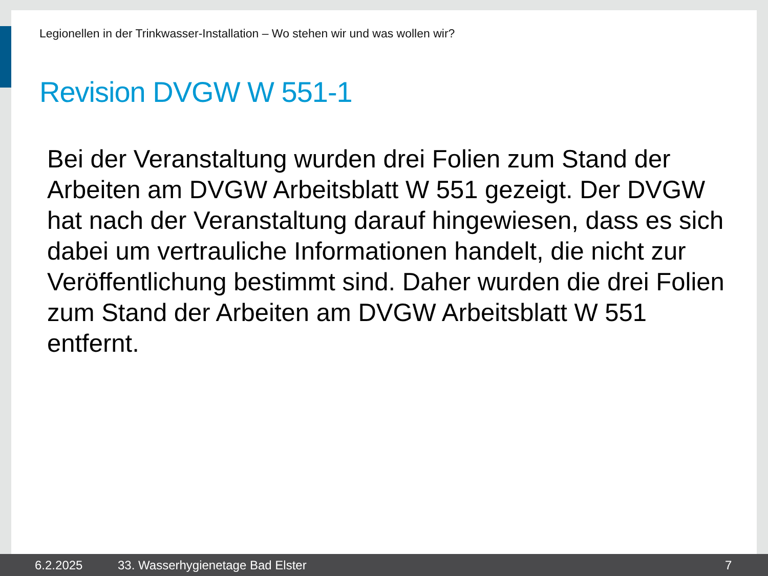Legionellen in der Trinkwasser-Installation – Wo stehen wir und was wollen wir?
Revision DVGW W 551-1
Bei der Veranstaltung wurden drei Folien zum Stand der Arbeiten am DVGW Arbeitsblatt W 551 gezeigt. Der DVGW hat nach der Veranstaltung darauf hingewiesen, dass es sich dabei um vertrauliche Informationen handelt, die nicht zur Veröffentlichung bestimmt sind. Daher wurden die drei Folien zum Stand der Arbeiten am DVGW Arbeitsblatt W 551 entfernt.
6.2.2025 33. Wasserhygienetage Bad Elster 7